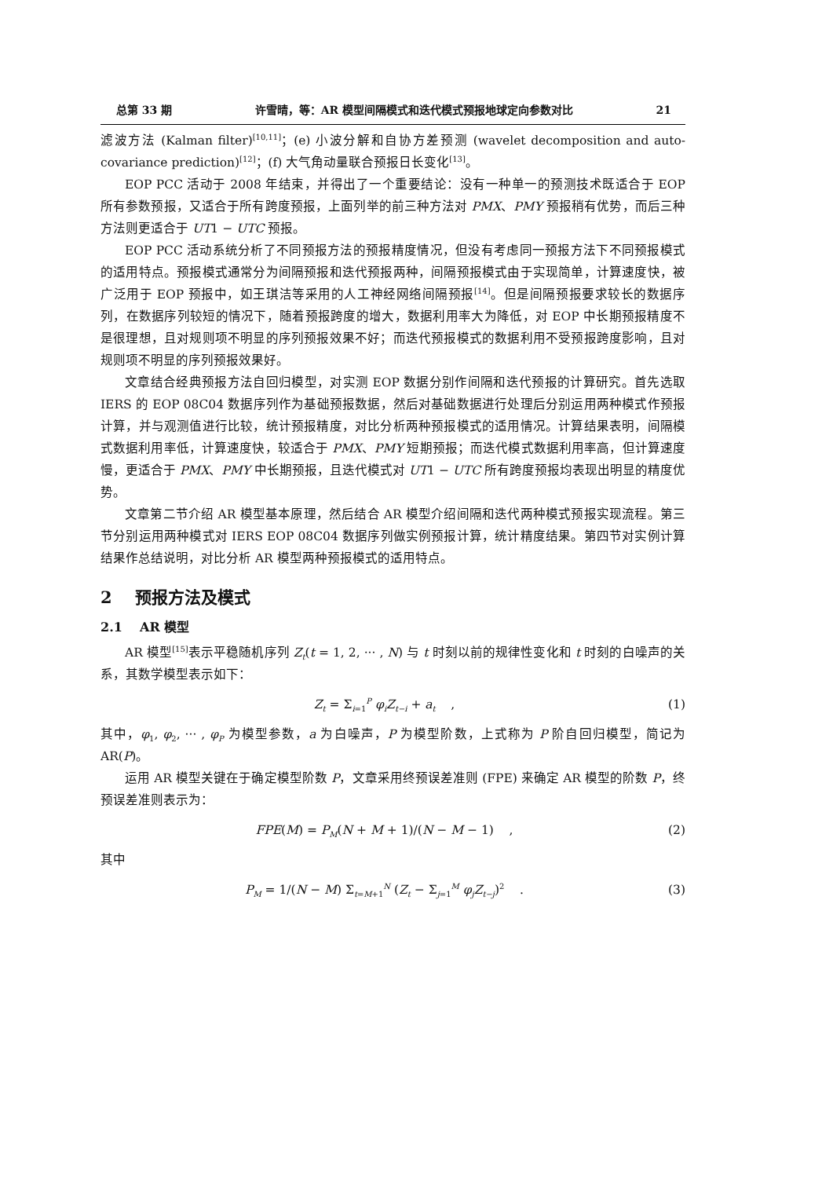总第 33 期 许雪晴，等：AR 模型间隔模式和迭代模式预报地球定向参数对比 21
滤波方法 (Kalman filter)<sup>[10,11]</sup>；(e) 小波分解和自协方差预测 (wavelet decomposition and auto-covariance prediction)<sup>[12]</sup>；(f) 大气角动量联合预报日长变化<sup>[13]</sup>。
EOP PCC 活动于 2008 年结束，并得出了一个重要结论：没有一种单一的预测技术既适合于 EOP 所有参数预报，又适合于所有跨度预报，上面列举的前三种方法对 PMX、PMY 预报稍有优势，而后三种方法则更适合于 UT1 − UTC 预报。
EOP PCC 活动系统分析了不同预报方法的预报精度情况，但没有考虑同一预报方法下不同预报模式的适用特点。预报模式通常分为间隔预报和迭代预报两种，间隔预报模式由于实现简单，计算速度快，被广泛用于 EOP 预报中，如王琪洁等采用的人工神经网络间隔预报<sup>[14]</sup>。但是间隔预报要求较长的数据序列，在数据序列较短的情况下，随着预报跨度的增大，数据利用率大为降低，对 EOP 中长期预报精度不是很理想，且对规则项不明显的序列预报效果不好；而迭代预报模式的数据利用不受预报跨度影响，且对规则项不明显的序列预报效果好。
文章结合经典预报方法自回归模型，对实测 EOP 数据分别作间隔和迭代预报的计算研究。首先选取 IERS 的 EOP 08C04 数据序列作为基础预报数据，然后对基础数据进行处理后分别运用两种模式作预报计算，并与观测值进行比较，统计预报精度，对比分析两种预报模式的适用情况。计算结果表明，间隔模式数据利用率低，计算速度快，较适合于 PMX、PMY 短期预报；而迭代模式数据利用率高，但计算速度慢，更适合于 PMX、PMY 中长期预报，且迭代模式对 UT1 − UTC 所有跨度预报均表现出明显的精度优势。
文章第二节介绍 AR 模型基本原理，然后结合 AR 模型介绍间隔和迭代两种模式预报实现流程。第三节分别运用两种模式对 IERS EOP 08C04 数据序列做实例预报计算，统计精度结果。第四节对实例计算结果作总结说明，对比分析 AR 模型两种预报模式的适用特点。
2 预报方法及模式
2.1 AR 模型
AR 模型<sup>[15]</sup>表示平稳随机序列 Z<sub>t</sub>(t = 1, 2, ··· , N) 与 t 时刻以前的规律性变化和 t 时刻的白噪声的关系，其数学模型表示如下：
Z<sub>t</sub> = Σ<sub>i=1</sub><sup>P</sup> φ<sub>i</sub>Z<sub>t−i</sub> + a<sub>t</sub> , (1)
其中，φ<sub>1</sub>, φ<sub>2</sub>, ··· , φ<sub>P</sub> 为模型参数，a 为白噪声，P 为模型阶数，上式称为 P 阶自回归模型，简记为 AR(P)。
运用 AR 模型关键在于确定模型阶数 P，文章采用终预误差准则 (FPE) 来确定 AR 模型的阶数 P，终预误差准则表示为：
FPE(M) = P<sub>M</sub>(N + M + 1)/(N − M − 1) ,
(2)
其中
P<sub>M</sub> = 1/(N − M) Σ<sub>t=M+1</sub><sup>N</sup> (Z<sub>t</sub> − Σ<sub>j=1</sub><sup>M</sup> φ<sub>j</sub>Z<sub>t−j</sub>)<sup>2</sup> .
(3)